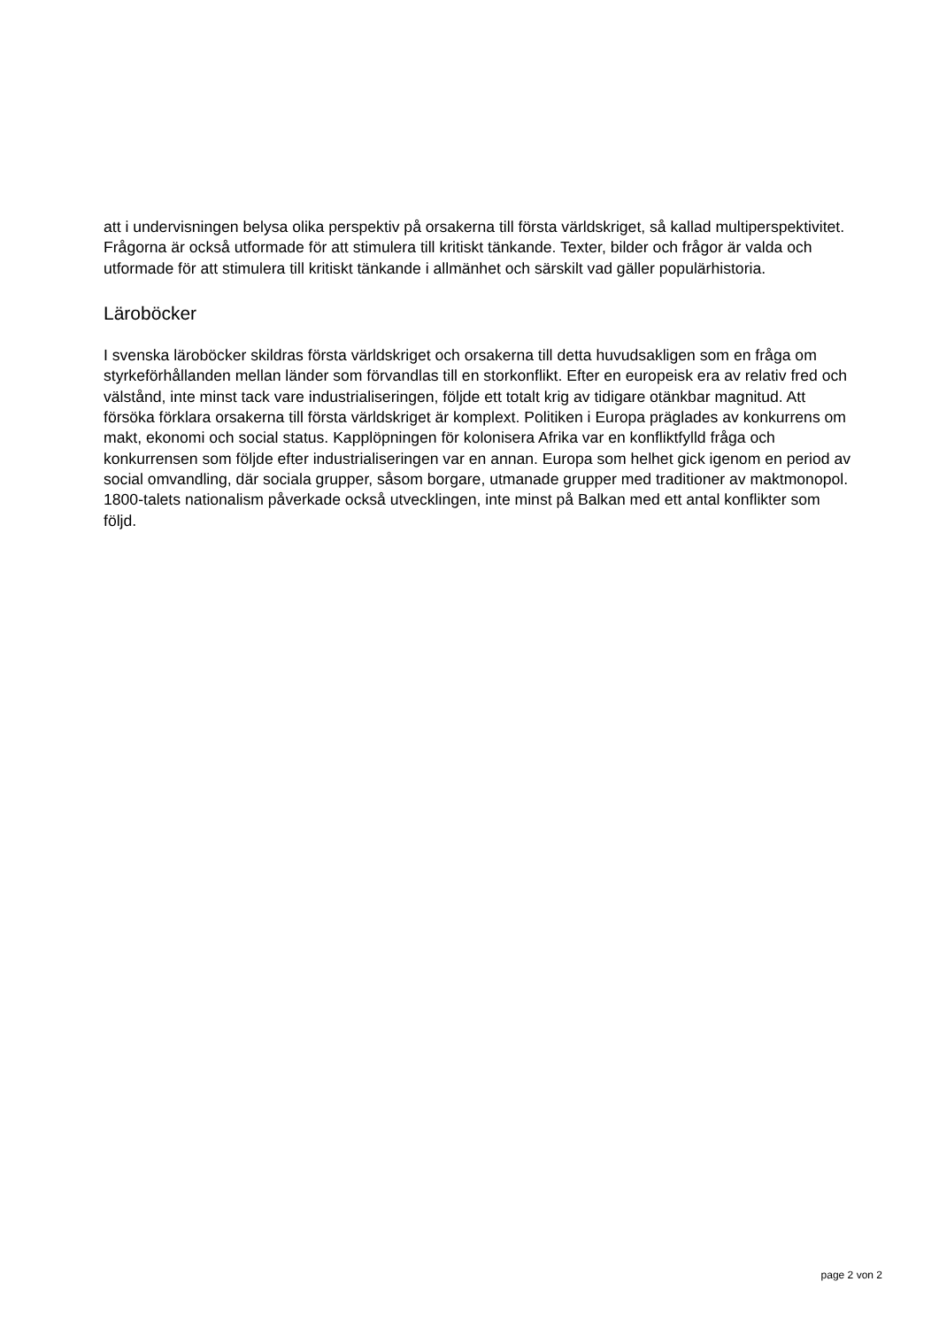att i undervisningen belysa olika perspektiv på orsakerna till första världskriget, så kallad multiperspektivitet. Frågorna är också utformade för att stimulera till kritiskt tänkande. Texter, bilder och frågor är valda och utformade för att stimulera till kritiskt tänkande i allmänhet och särskilt vad gäller populärhistoria.
Läroböcker
I svenska läroböcker skildras första världskriget och orsakerna till detta huvudsakligen som en fråga om styrkeförhållanden mellan länder som förvandlas till en storkonflikt. Efter en europeisk era av relativ fred och välstånd, inte minst tack vare industrialiseringen, följde ett totalt krig av tidigare otänkbar magnitud. Att försöka förklara orsakerna till första världskriget är komplext. Politiken i Europa präglades av konkurrens om makt, ekonomi och social status. Kapplöpningen för kolonisera Afrika var en konfliktfylld fråga och konkurrensen som följde efter industrialiseringen var en annan. Europa som helhet gick igenom en period av social omvandling, där sociala grupper, såsom borgare, utmanade grupper med traditioner av maktmonopol. 1800-talets nationalism påverkade också utvecklingen, inte minst på Balkan med ett antal konflikter som följd.
page 2 von 2